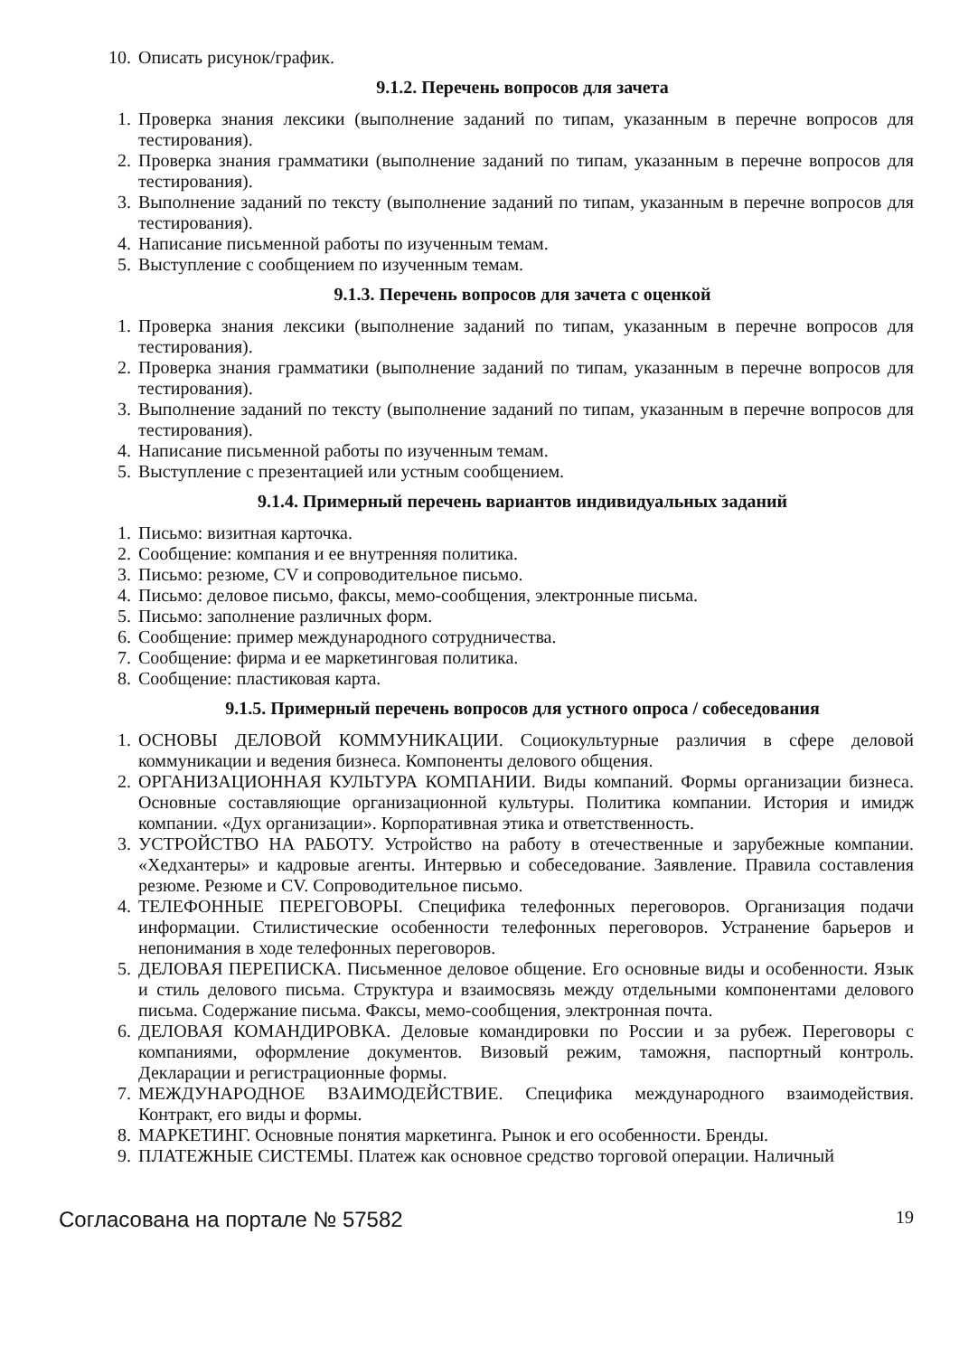10. Описать рисунок/график.
9.1.2. Перечень вопросов для зачета
1. Проверка знания лексики (выполнение заданий по типам, указанным в перечне вопросов для тестирования).
2. Проверка знания грамматики (выполнение заданий по типам, указанным в перечне вопросов для тестирования).
3. Выполнение заданий по тексту (выполнение заданий по типам, указанным в перечне вопросов для тестирования).
4. Написание письменной работы по изученным темам.
5. Выступление с сообщением по изученным темам.
9.1.3. Перечень вопросов для зачета с оценкой
1. Проверка знания лексики (выполнение заданий по типам, указанным в перечне вопросов для тестирования).
2. Проверка знания грамматики (выполнение заданий по типам, указанным в перечне вопросов для тестирования).
3. Выполнение заданий по тексту (выполнение заданий по типам, указанным в перечне вопросов для тестирования).
4. Написание письменной работы по изученным темам.
5. Выступление с презентацией или устным сообщением.
9.1.4. Примерный перечень вариантов индивидуальных заданий
1. Письмо: визитная карточка.
2. Сообщение: компания и ее внутренняя политика.
3. Письмо: резюме, CV и сопроводительное письмо.
4. Письмо: деловое письмо, факсы, мемо-сообщения, электронные письма.
5. Письмо: заполнение различных форм.
6. Сообщение: пример международного сотрудничества.
7. Сообщение: фирма и ее маркетинговая политика.
8. Сообщение: пластиковая карта.
9.1.5. Примерный перечень вопросов для устного опроса / собеседования
1. ОСНОВЫ ДЕЛОВОЙ КОММУНИКАЦИИ. Социокультурные различия в сфере деловой коммуникации и ведения бизнеса. Компоненты делового общения.
2. ОРГАНИЗАЦИОННАЯ КУЛЬТУРА КОМПАНИИ. Виды компаний. Формы организации бизнеса. Основные составляющие организационной культуры. Политика компании. История и имидж компании. «Дух организации». Корпоративная этика и ответственность.
3. УСТРОЙСТВО НА РАБОТУ. Устройство на работу в отечественные и зарубежные компании. «Хедхантеры» и кадровые агенты. Интервью и собеседование. Заявление. Правила составления резюме. Резюме и CV. Сопроводительное письмо.
4. ТЕЛЕФОННЫЕ ПЕРЕГОВОРЫ. Специфика телефонных переговоров. Организация подачи информации. Стилистические особенности телефонных переговоров. Устранение барьеров и непонимания в ходе телефонных переговоров.
5. ДЕЛОВАЯ ПЕРЕПИСКА. Письменное деловое общение. Его основные виды и особенности. Язык и стиль делового письма. Структура и взаимосвязь между отдельными компонентами делового письма. Содержание письма. Факсы, мемо-сообщения, электронная почта.
6. ДЕЛОВАЯ КОМАНДИРОВКА. Деловые командировки по России и за рубеж. Переговоры с компаниями, оформление документов. Визовый режим, таможня, паспортный контроль. Декларации и регистрационные формы.
7. МЕЖДУНАРОДНОЕ ВЗАИМОДЕЙСТВИЕ. Специфика международного взаимодействия. Контракт, его виды и формы.
8. МАРКЕТИНГ. Основные понятия маркетинга. Рынок и его особенности. Бренды.
9. ПЛАТЕЖНЫЕ СИСТЕМЫ. Платеж как основное средство торговой операции. Наличный
Согласована на портале № 57582 19